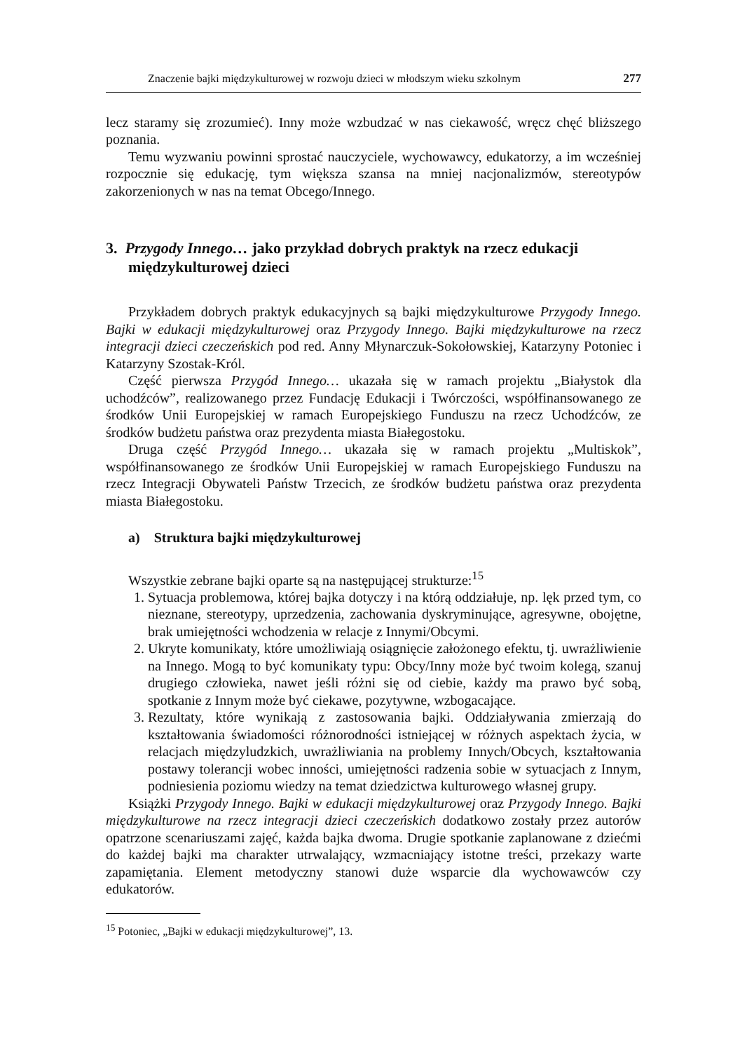Znaczenie bajki międzykulturowej w rozwoju dzieci w młodszym wieku szkolnym 277
lecz staramy się zrozumieć). Inny może wzbudzać w nas ciekawość, wręcz chęć bliższego poznania.
Temu wyzwaniu powinni sprostać nauczyciele, wychowawcy, edukatorzy, a im wcześniej rozpocznie się edukację, tym większa szansa na mniej nacjonalizmów, stereotypów zakorzenionych w nas na temat Obcego/Innego.
3. Przygody Innego… jako przykład dobrych praktyk na rzecz edukacji międzykulturowej dzieci
Przykładem dobrych praktyk edukacyjnych są bajki międzykulturowe Przygody Innego. Bajki w edukacji międzykulturowej oraz Przygody Innego. Bajki międzykulturowe na rzecz integracji dzieci czeczeńskich pod red. Anny Młynarczuk-Sokołowskiej, Katarzyny Potoniec i Katarzyny Szostak-Król.
Część pierwsza Przygód Innego… ukazała się w ramach projektu „Białystok dla uchodźców”, realizowanego przez Fundację Edukacji i Twórczości, współfinansowanego ze środków Unii Europejskiej w ramach Europejskiego Funduszu na rzecz Uchodźców, ze środków budżetu państwa oraz prezydenta miasta Białegostoku.
Druga część Przygód Innego… ukazała się w ramach projektu „Multiskok”, współfinansowanego ze środków Unii Europejskiej w ramach Europejskiego Funduszu na rzecz Integracji Obywateli Państw Trzecich, ze środków budżetu państwa oraz prezydenta miasta Białegostoku.
a) Struktura bajki międzykulturowej
Wszystkie zebrane bajki oparte są na następującej strukturze:<sup>15</sup>
1. Sytuacja problemowa, której bajka dotyczy i na którą oddziałuje, np. lęk przed tym, co nieznane, stereotypy, uprzedzenia, zachowania dyskryminujące, agresywne, obojętne, brak umiejętności wchodzenia w relacje z Innymi/Obcymi.
2. Ukryte komunikaty, które umożliwiają osiągnięcie założonego efektu, tj. uwrażliwienie na Innego. Mogą to być komunikaty typu: Obcy/Inny może być twoim kolegą, szanuj drugiego człowieka, nawet jeśli różni się od ciebie, każdy ma prawo być sobą, spotkanie z Innym może być ciekawe, pozytywne, wzbogacające.
3. Rezultaty, które wynikają z zastosowania bajki. Oddziaływania zmierzają do kształtowania świadomości różnorodności istniejącej w różnych aspektach życia, w relacjach międzyludzkich, uwrażliwiania na problemy Innych/Obcych, kształtowania postawy tolerancji wobec inności, umiejętności radzenia sobie w sytuacjach z Innym, podniesienia poziomu wiedzy na temat dziedzictwa kulturowego własnej grupy.
Książki Przygody Innego. Bajki w edukacji międzykulturowej oraz Przygody Innego. Bajki międzykulturowe na rzecz integracji dzieci czeczeńskich dodatkowo zostały przez autorów opatrzone scenariuszami zajęć, każda bajka dwoma. Drugie spotkanie zaplanowane z dziećmi do każdej bajki ma charakter utrwalający, wzmacniający istotne treści, przekazy warte zapamiętania. Element metodyczny stanowi duże wsparcie dla wychowawców czy edukatorów.
<sup>15</sup> Potoniec, „Bajki w edukacji międzykulturowej”, 13.